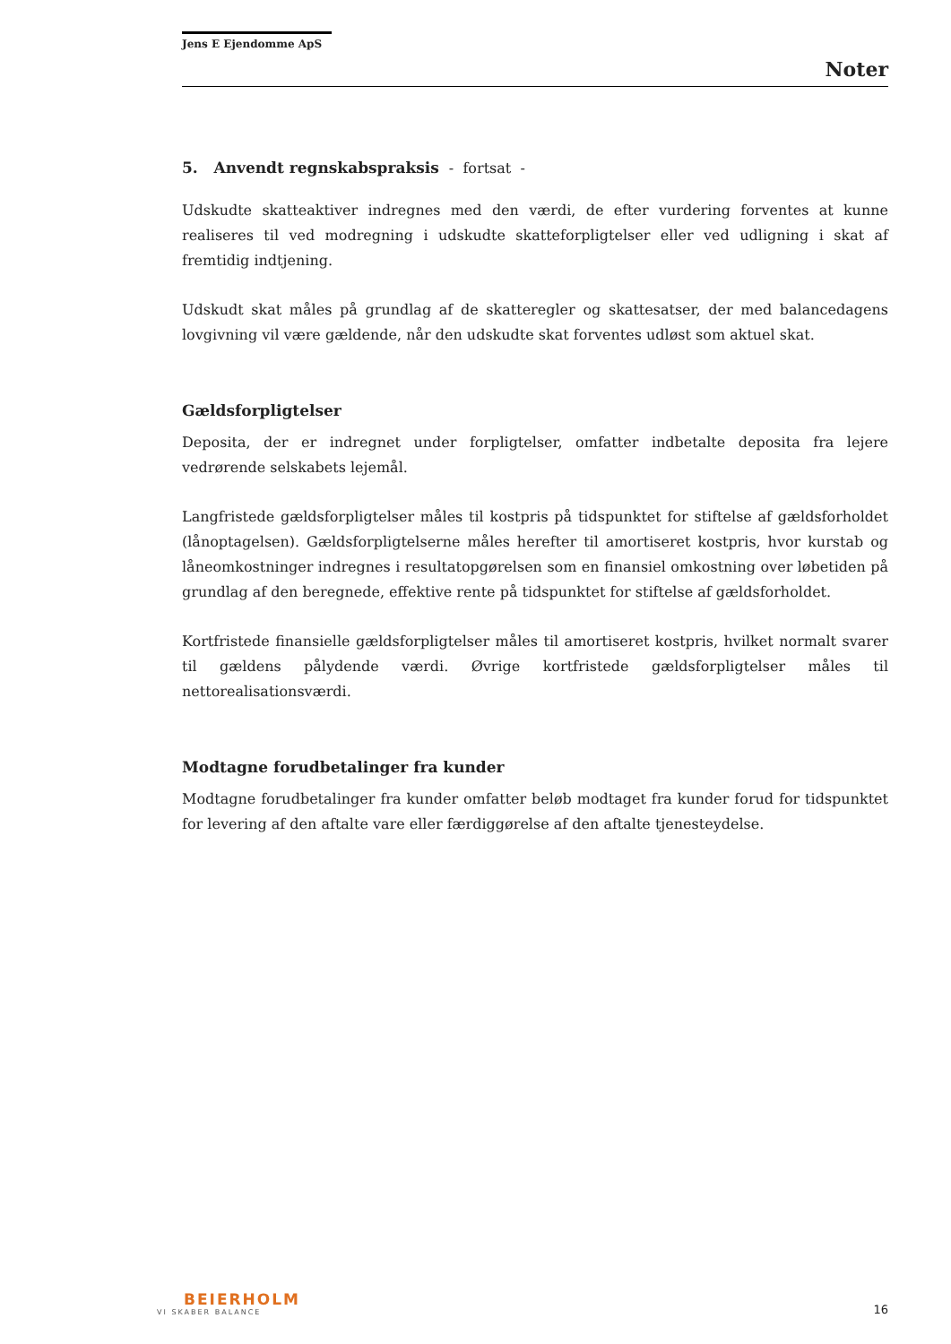Jens E Ejendomme ApS
Noter
5. Anvendt regnskabspraksis - fortsat -
Udskudte skatteaktiver indregnes med den værdi, de efter vurdering forventes at kunne realiseres til ved modregning i udskudte skatteforpligtelser eller ved udligning i skat af fremtidig indtjening.
Udskudt skat måles på grundlag af de skatteregler og skattesatser, der med balancedagens lovgivning vil være gældende, når den udskudte skat forventes udløst som aktuel skat.
Gældsforpligtelser
Deposita, der er indregnet under forpligtelser, omfatter indbetalte deposita fra lejere vedrørende selskabets lejemål.
Langfristede gældsforpligtelser måles til kostpris på tidspunktet for stiftelse af gældsforholdet (lånoptagelsen). Gældsforpligtelserne måles herefter til amortiseret kostpris, hvor kurstab og låneomkostninger indregnes i resultatopgørelsen som en finansiel omkostning over løbetiden på grundlag af den beregnede, effektive rente på tidspunktet for stiftelse af gældsforholdet.
Kortfristede finansielle gældsforpligtelser måles til amortiseret kostpris, hvilket normalt svarer til gældens pålydende værdi. Øvrige kortfristede gældsforpligtelser måles til nettorealisationsværdi.
Modtagne forudbetalinger fra kunder
Modtagne forudbetalinger fra kunder omfatter beløb modtaget fra kunder forud for tidspunktet for levering af den aftalte vare eller færdiggørelse af den aftalte tjenesteydelse.
BEIERHOLM
VI SKABER BALANCE
16